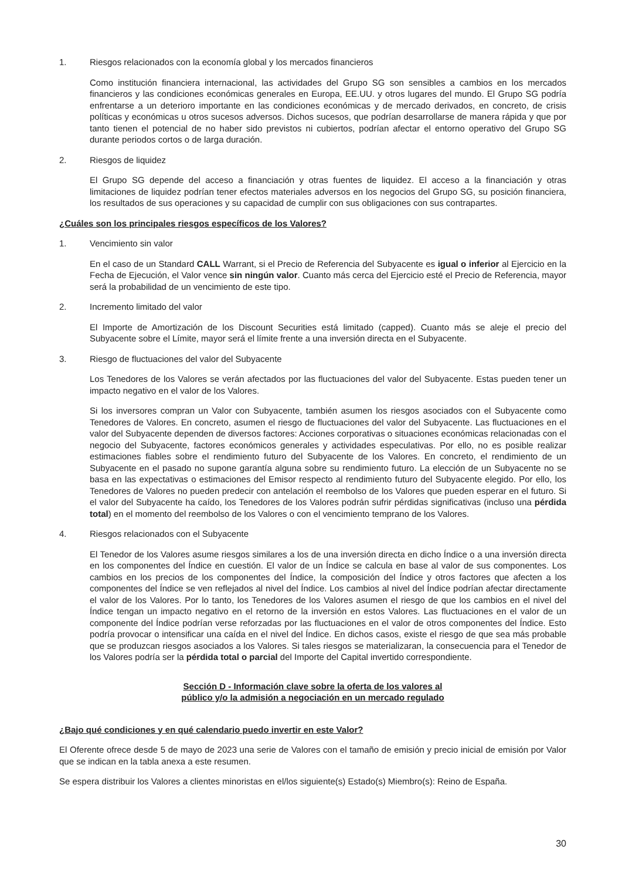1. Riesgos relacionados con la economía global y los mercados financieros
Como institución financiera internacional, las actividades del Grupo SG son sensibles a cambios en los mercados financieros y las condiciones económicas generales en Europa, EE.UU. y otros lugares del mundo. El Grupo SG podría enfrentarse a un deterioro importante en las condiciones económicas y de mercado derivados, en concreto, de crisis políticas y económicas u otros sucesos adversos. Dichos sucesos, que podrían desarrollarse de manera rápida y que por tanto tienen el potencial de no haber sido previstos ni cubiertos, podrían afectar el entorno operativo del Grupo SG durante periodos cortos o de larga duración.
2. Riesgos de liquidez
El Grupo SG depende del acceso a financiación y otras fuentes de liquidez. El acceso a la financiación y otras limitaciones de liquidez podrían tener efectos materiales adversos en los negocios del Grupo SG, su posición financiera, los resultados de sus operaciones y su capacidad de cumplir con sus obligaciones con sus contrapartes.
¿Cuáles son los principales riesgos específicos de los Valores?
1. Vencimiento sin valor
En el caso de un Standard CALL Warrant, si el Precio de Referencia del Subyacente es igual o inferior al Ejercicio en la Fecha de Ejecución, el Valor vence sin ningún valor. Cuanto más cerca del Ejercicio esté el Precio de Referencia, mayor será la probabilidad de un vencimiento de este tipo.
2. Incremento limitado del valor
El Importe de Amortización de los Discount Securities está limitado (capped). Cuanto más se aleje el precio del Subyacente sobre el Límite, mayor será el límite frente a una inversión directa en el Subyacente.
3. Riesgo de fluctuaciones del valor del Subyacente
Los Tenedores de los Valores se verán afectados por las fluctuaciones del valor del Subyacente. Estas pueden tener un impacto negativo en el valor de los Valores.
Si los inversores compran un Valor con Subyacente, también asumen los riesgos asociados con el Subyacente como Tenedores de Valores. En concreto, asumen el riesgo de fluctuaciones del valor del Subyacente. Las fluctuaciones en el valor del Subyacente dependen de diversos factores: Acciones corporativas o situaciones económicas relacionadas con el negocio del Subyacente, factores económicos generales y actividades especulativas. Por ello, no es posible realizar estimaciones fiables sobre el rendimiento futuro del Subyacente de los Valores. En concreto, el rendimiento de un Subyacente en el pasado no supone garantía alguna sobre su rendimiento futuro. La elección de un Subyacente no se basa en las expectativas o estimaciones del Emisor respecto al rendimiento futuro del Subyacente elegido. Por ello, los Tenedores de Valores no pueden predecir con antelación el reembolso de los Valores que pueden esperar en el futuro. Si el valor del Subyacente ha caído, los Tenedores de los Valores podrán sufrir pérdidas significativas (incluso una pérdida total) en el momento del reembolso de los Valores o con el vencimiento temprano de los Valores.
4. Riesgos relacionados con el Subyacente
El Tenedor de los Valores asume riesgos similares a los de una inversión directa en dicho Índice o a una inversión directa en los componentes del Índice en cuestión. El valor de un Índice se calcula en base al valor de sus componentes. Los cambios en los precios de los componentes del Índice, la composición del Índice y otros factores que afecten a los componentes del Índice se ven reflejados al nivel del Índice. Los cambios al nivel del Índice podrían afectar directamente el valor de los Valores. Por lo tanto, los Tenedores de los Valores asumen el riesgo de que los cambios en el nivel del Índice tengan un impacto negativo en el retorno de la inversión en estos Valores. Las fluctuaciones en el valor de un componente del Índice podrían verse reforzadas por las fluctuaciones en el valor de otros componentes del Índice. Esto podría provocar o intensificar una caída en el nivel del Índice. En dichos casos, existe el riesgo de que sea más probable que se produzcan riesgos asociados a los Valores. Si tales riesgos se materializaran, la consecuencia para el Tenedor de los Valores podría ser la pérdida total o parcial del Importe del Capital invertido correspondiente.
Sección D - Información clave sobre la oferta de los valores al
público y/o la admisión a negociación en un mercado regulado
¿Bajo qué condiciones y en qué calendario puedo invertir en este Valor?
El Oferente ofrece desde 5 de mayo de 2023 una serie de Valores con el tamaño de emisión y precio inicial de emisión por Valor que se indican en la tabla anexa a este resumen.
Se espera distribuir los Valores a clientes minoristas en el/los siguiente(s) Estado(s) Miembro(s): Reino de España.
30